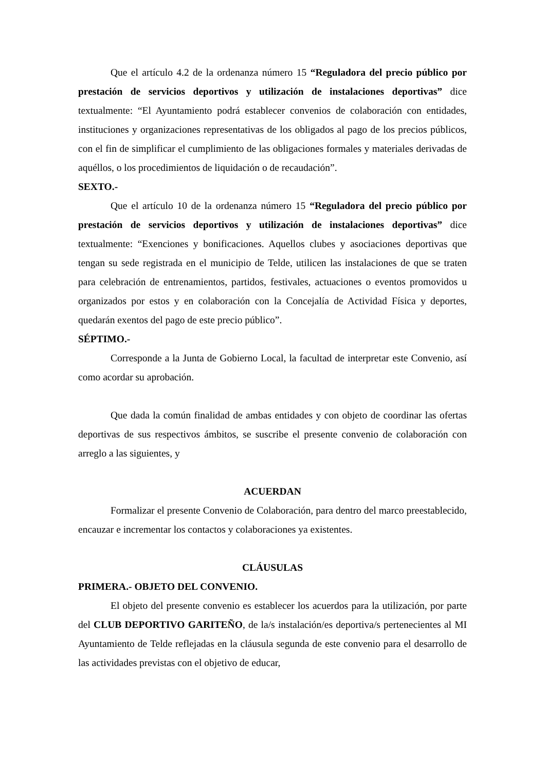Que el artículo 4.2 de la ordenanza número 15 “Reguladora del precio público por prestación de servicios deportivos y utilización de instalaciones deportivas” dice textualmente: “El Ayuntamiento podrá establecer convenios de colaboración con entidades, instituciones y organizaciones representativas de los obligados al pago de los precios públicos, con el fin de simplificar el cumplimiento de las obligaciones formales y materiales derivadas de aquéllos, o los procedimientos de liquidación o de recaudación”.
SEXTO.-
Que el artículo 10 de la ordenanza número 15 “Reguladora del precio público por prestación de servicios deportivos y utilización de instalaciones deportivas” dice textualmente: “Exenciones y bonificaciones. Aquellos clubes y asociaciones deportivas que tengan su sede registrada en el municipio de Telde, utilicen las instalaciones de que se traten para celebración de entrenamientos, partidos, festivales, actuaciones o eventos promovidos u organizados por estos y en colaboración con la Concejalía de Actividad Física y deportes, quedarán exentos del pago de este precio público”.
SÉPTIMO.-
Corresponde a la Junta de Gobierno Local, la facultad de interpretar este Convenio, así como acordar su aprobación.
Que dada la común finalidad de ambas entidades y con objeto de coordinar las ofertas deportivas de sus respectivos ámbitos, se suscribe el presente convenio de colaboración con arreglo a las siguientes, y
ACUERDAN
Formalizar el presente Convenio de Colaboración, para dentro del marco preestablecido, encauzar e incrementar los contactos y colaboraciones ya existentes.
CLÁUSULAS
PRIMERA.- OBJETO DEL CONVENIO.
El objeto del presente convenio es establecer los acuerdos para la utilización, por parte del CLUB DEPORTIVO GARITEÑO, de la/s instalación/es deportiva/s pertenecientes al MI Ayuntamiento de Telde reflejadas en la cláusula segunda de este convenio para el desarrollo de las actividades previstas con el objetivo de educar,